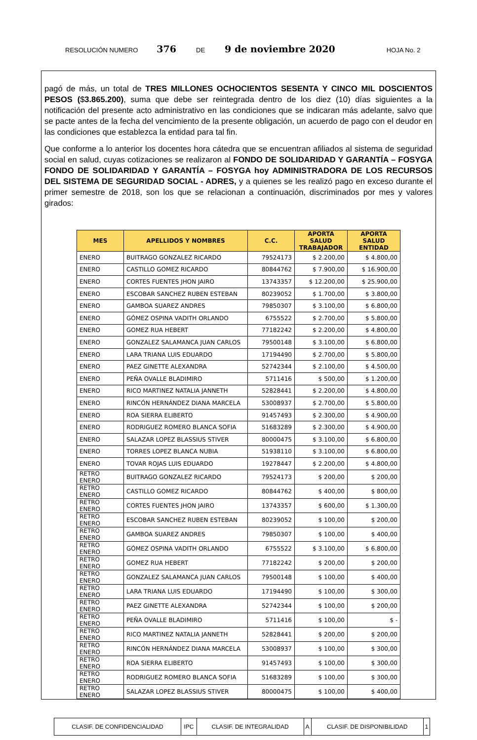RESOLUCIÓN NUMERO 376 DE 9 de noviembre 2020 HOJA No. 2
pagó de más, un total de TRES MILLONES OCHOCIENTOS SESENTA Y CINCO MIL DOSCIENTOS PESOS ($3.865.200), suma que debe ser reintegrada dentro de los diez (10) días siguientes a la notificación del presente acto administrativo en las condiciones que se indicaran más adelante, salvo que se pacte antes de la fecha del vencimiento de la presente obligación, un acuerdo de pago con el deudor en las condiciones que establezca la entidad para tal fin.
Que conforme a lo anterior los docentes hora cátedra que se encuentran afiliados al sistema de seguridad social en salud, cuyas cotizaciones se realizaron al FONDO DE SOLIDARIDAD Y GARANTÍA – FOSYGA FONDO DE SOLIDARIDAD Y GARANTÍA – FOSYGA hoy ADMINISTRADORA DE LOS RECURSOS DEL SISTEMA DE SEGURIDAD SOCIAL - ADRES, y a quienes se les realizó pago en exceso durante el primer semestre de 2018, son los que se relacionan a continuación, discriminados por mes y valores girados:
| MES | APELLIDOS Y NOMBRES | C.C. | APORTA SALUD TRABAJADOR | APORTA SALUD ENTIDAD |
| --- | --- | --- | --- | --- |
| ENERO | BUITRAGO GONZALEZ RICARDO | 79524173 | $ 2.200,00 | $ 4.800,00 |
| ENERO | CASTILLO GOMEZ RICARDO | 80844762 | $ 7.900,00 | $ 16.900,00 |
| ENERO | CORTES FUENTES JHON JAIRO | 13743357 | $ 12.200,00 | $ 25.900,00 |
| ENERO | ESCOBAR SANCHEZ RUBEN ESTEBAN | 80239052 | $ 1.700,00 | $ 3.800,00 |
| ENERO | GAMBOA SUAREZ ANDRES | 79850307 | $ 3.100,00 | $ 6.800,00 |
| ENERO | GÓMEZ OSPINA VADITH ORLANDO | 6755522 | $ 2.700,00 | $ 5.800,00 |
| ENERO | GOMEZ RUA HEBERT | 77182242 | $ 2.200,00 | $ 4.800,00 |
| ENERO | GONZALEZ SALAMANCA JUAN CARLOS | 79500148 | $ 3.100,00 | $ 6.800,00 |
| ENERO | LARA TRIANA LUIS EDUARDO | 17194490 | $ 2.700,00 | $ 5.800,00 |
| ENERO | PAEZ GINETTE ALEXANDRA | 52742344 | $ 2.100,00 | $ 4.500,00 |
| ENERO | PEÑA OVALLE BLADIMIRO | 5711416 | $ 500,00 | $ 1.200,00 |
| ENERO | RICO MARTINEZ NATALIA JANNETH | 52828441 | $ 2.200,00 | $ 4.800,00 |
| ENERO | RINCÓN HERNÁNDEZ DIANA MARCELA | 53008937 | $ 2.700,00 | $ 5.800,00 |
| ENERO | ROA SIERRA ELIBERTO | 91457493 | $ 2.300,00 | $ 4.900,00 |
| ENERO | RODRIGUEZ ROMERO BLANCA SOFIA | 51683289 | $ 2.300,00 | $ 4.900,00 |
| ENERO | SALAZAR LOPEZ BLASSIUS STIVER | 80000475 | $ 3.100,00 | $ 6.800,00 |
| ENERO | TORRES LOPEZ BLANCA NUBIA | 51938110 | $ 3.100,00 | $ 6.800,00 |
| ENERO | TOVAR ROJAS LUIS EDUARDO | 19278447 | $ 2.200,00 | $ 4.800,00 |
| RETRO ENERO | BUITRAGO GONZALEZ RICARDO | 79524173 | $ 200,00 | $ 200,00 |
| RETRO ENERO | CASTILLO GOMEZ RICARDO | 80844762 | $ 400,00 | $ 800,00 |
| RETRO ENERO | CORTES FUENTES JHON JAIRO | 13743357 | $ 600,00 | $ 1.300,00 |
| RETRO ENERO | ESCOBAR SANCHEZ RUBEN ESTEBAN | 80239052 | $ 100,00 | $ 200,00 |
| RETRO ENERO | GAMBOA SUAREZ ANDRES | 79850307 | $ 100,00 | $ 400,00 |
| RETRO ENERO | GÓMEZ OSPINA VADITH ORLANDO | 6755522 | $ 3.100,00 | $ 6.800,00 |
| RETRO ENERO | GOMEZ RUA HEBERT | 77182242 | $ 200,00 | $ 200,00 |
| RETRO ENERO | GONZALEZ SALAMANCA JUAN CARLOS | 79500148 | $ 100,00 | $ 400,00 |
| RETRO ENERO | LARA TRIANA LUIS EDUARDO | 17194490 | $ 100,00 | $ 300,00 |
| RETRO ENERO | PAEZ GINETTE ALEXANDRA | 52742344 | $ 100,00 | $ 200,00 |
| RETRO ENERO | PEÑA OVALLE BLADIMIRO | 5711416 | $ 100,00 | $ - |
| RETRO ENERO | RICO MARTINEZ NATALIA JANNETH | 52828441 | $ 200,00 | $ 200,00 |
| RETRO ENERO | RINCÓN HERNÁNDEZ DIANA MARCELA | 53008937 | $ 100,00 | $ 300,00 |
| RETRO ENERO | ROA SIERRA ELIBERTO | 91457493 | $ 100,00 | $ 300,00 |
| RETRO ENERO | RODRIGUEZ ROMERO BLANCA SOFIA | 51683289 | $ 100,00 | $ 300,00 |
| RETRO ENERO | SALAZAR LOPEZ BLASSIUS STIVER | 80000475 | $ 100,00 | $ 400,00 |
| CLASIF. DE CONFIDENCIALIDAD | IPC | CLASIF. DE INTEGRALIDAD | A | CLASIF. DE DISPONIBILIDAD | 1 |